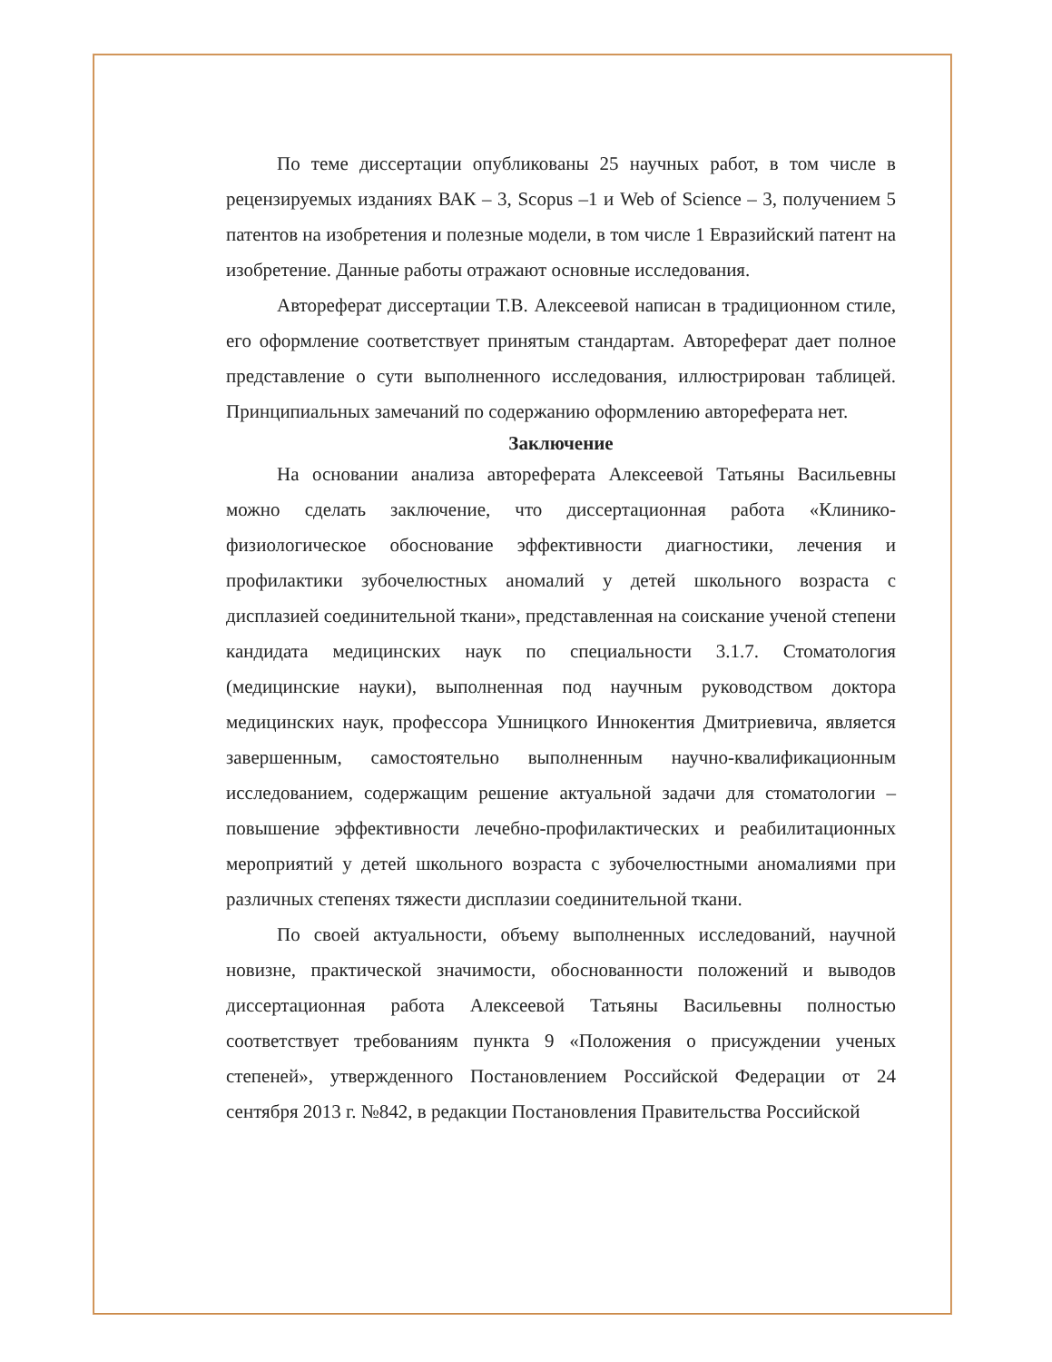По теме диссертации опубликованы 25 научных работ, в том числе в рецензируемых изданиях ВАК – 3, Scopus –1 и Web of Science – 3, получением 5 патентов на изобретения и полезные модели, в том числе 1 Евразийский патент на изобретение. Данные работы отражают основные исследования.
Автореферат диссертации Т.В. Алексеевой написан в традиционном стиле, его оформление соответствует принятым стандартам. Автореферат дает полное представление о сути выполненного исследования, иллюстрирован таблицей. Принципиальных замечаний по содержанию оформлению автореферата нет.
Заключение
На основании анализа автореферата Алексеевой Татьяны Васильевны можно сделать заключение, что диссертационная работа «Клинико-физиологическое обоснование эффективности диагностики, лечения и профилактики зубочелюстных аномалий у детей школьного возраста с дисплазией соединительной ткани», представленная на соискание ученой степени кандидата медицинских наук по специальности 3.1.7. Стоматология (медицинские науки), выполненная под научным руководством доктора медицинских наук, профессора Ушницкого Иннокентия Дмитриевича, является завершенным, самостоятельно выполненным научно-квалификационным исследованием, содержащим решение актуальной задачи для стоматологии – повышение эффективности лечебно-профилактических и реабилитационных мероприятий у детей школьного возраста с зубочелюстными аномалиями при различных степенях тяжести дисплазии соединительной ткани.
По своей актуальности, объему выполненных исследований, научной новизне, практической значимости, обоснованности положений и выводов диссертационная работа Алексеевой Татьяны Васильевны полностью соответствует требованиям пункта 9 «Положения о присуждении ученых степеней», утвержденного Постановлением Российской Федерации от 24 сентября 2013 г. №842, в редакции Постановления Правительства Российской